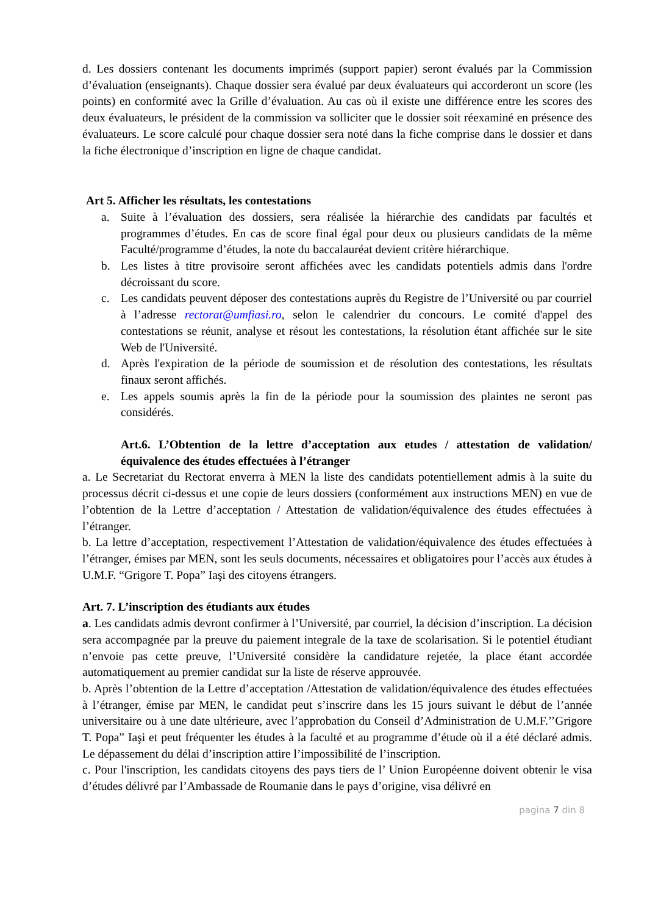d. Les dossiers contenant les documents imprimés (support papier) seront évalués par la Commission d’évaluation (enseignants). Chaque dossier sera évalué par deux évaluateurs qui accorderont un score (les points) en conformité avec la Grille d’évaluation. Au cas où il existe une différence entre les scores des deux évaluateurs, le président de la commission va solliciter que le dossier soit réexaminé en présence des évaluateurs. Le score calculé pour chaque dossier sera noté dans la fiche comprise dans le dossier et dans la fiche électronique d’inscription en ligne de chaque candidat.
Art 5. Afficher les résultats, les contestations
a. Suite à l’évaluation des dossiers, sera réalisée la hiérarchie des candidats par facultés et programmes d’études. En cas de score final égal pour deux ou plusieurs candidats de la même Faculté/programme d’études, la note du baccalauréat devient critère hiérarchique.
b. Les listes à titre provisoire seront affichées avec les candidats potentiels admis dans l'ordre décroissant du score.
c. Les candidats peuvent déposer des contestations auprès du Registre de l’Université ou par courriel à l’adresse rectorat@umfiasi.ro, selon le calendrier du concours. Le comité d'appel des contestations se réunit, analyse et résout les contestations, la résolution étant affichée sur le site Web de l'Université.
d. Après l'expiration de la période de soumission et de résolution des contestations, les résultats finaux seront affichés.
e. Les appels soumis après la fin de la période pour la soumission des plaintes ne seront pas considérés.
Art.6. L’Obtention de la lettre d’acceptation aux etudes / attestation de validation/équivalence des études effectuées à l’étranger
a. Le Secretariat du Rectorat enverra à MEN la liste des candidats potentiellement admis à la suite du processus décrit ci-dessus et une copie de leurs dossiers (conformément aux instructions MEN) en vue de l’obtention de la Lettre d’acceptation / Attestation de validation/équivalence des études effectuées à l’étranger.
b. La lettre d’acceptation, respectivement l’Attestation de validation/équivalence des études effectuées à l’étranger, émises par MEN, sont les seuls documents, nécessaires et obligatoires pour l’accès aux études à U.M.F. “Grigore T. Popa” Iaşi des citoyens étrangers.
Art. 7. L’inscription des étudiants aux études
a. Les candidats admis devront confirmer à l’Université, par courriel, la décision d’inscription. La décision sera accompagnée par la preuve du paiement integrale de la taxe de scolarisation. Si le potentiel étudiant n’envoie pas cette preuve, l’Université considère la candidature rejetée, la place étant accordée automatiquement au premier candidat sur la liste de réserve approuvée.
b. Après l’obtention de la Lettre d’acceptation /Attestation de validation/équivalence des études effectuées à l’étranger, émise par MEN, le candidat peut s’inscrire dans les 15 jours suivant le début de l’année universitaire ou à une date ultérieure, avec l’approbation du Conseil d’Administration de U.M.F.’’Grigore T. Popa” Iaşi et peut fréquenter les études à la faculté et au programme d’étude où il a été déclaré admis. Le dépassement du délai d’inscription attire l’impossibilité de l’inscription.
c. Pour l'inscription, les candidats citoyens des pays tiers de l’ Union Européenne doivent obtenir le visa d’études délivré par l’Ambassade de Roumanie dans le pays d’origine, visa délivré en
pagina 7 din 8